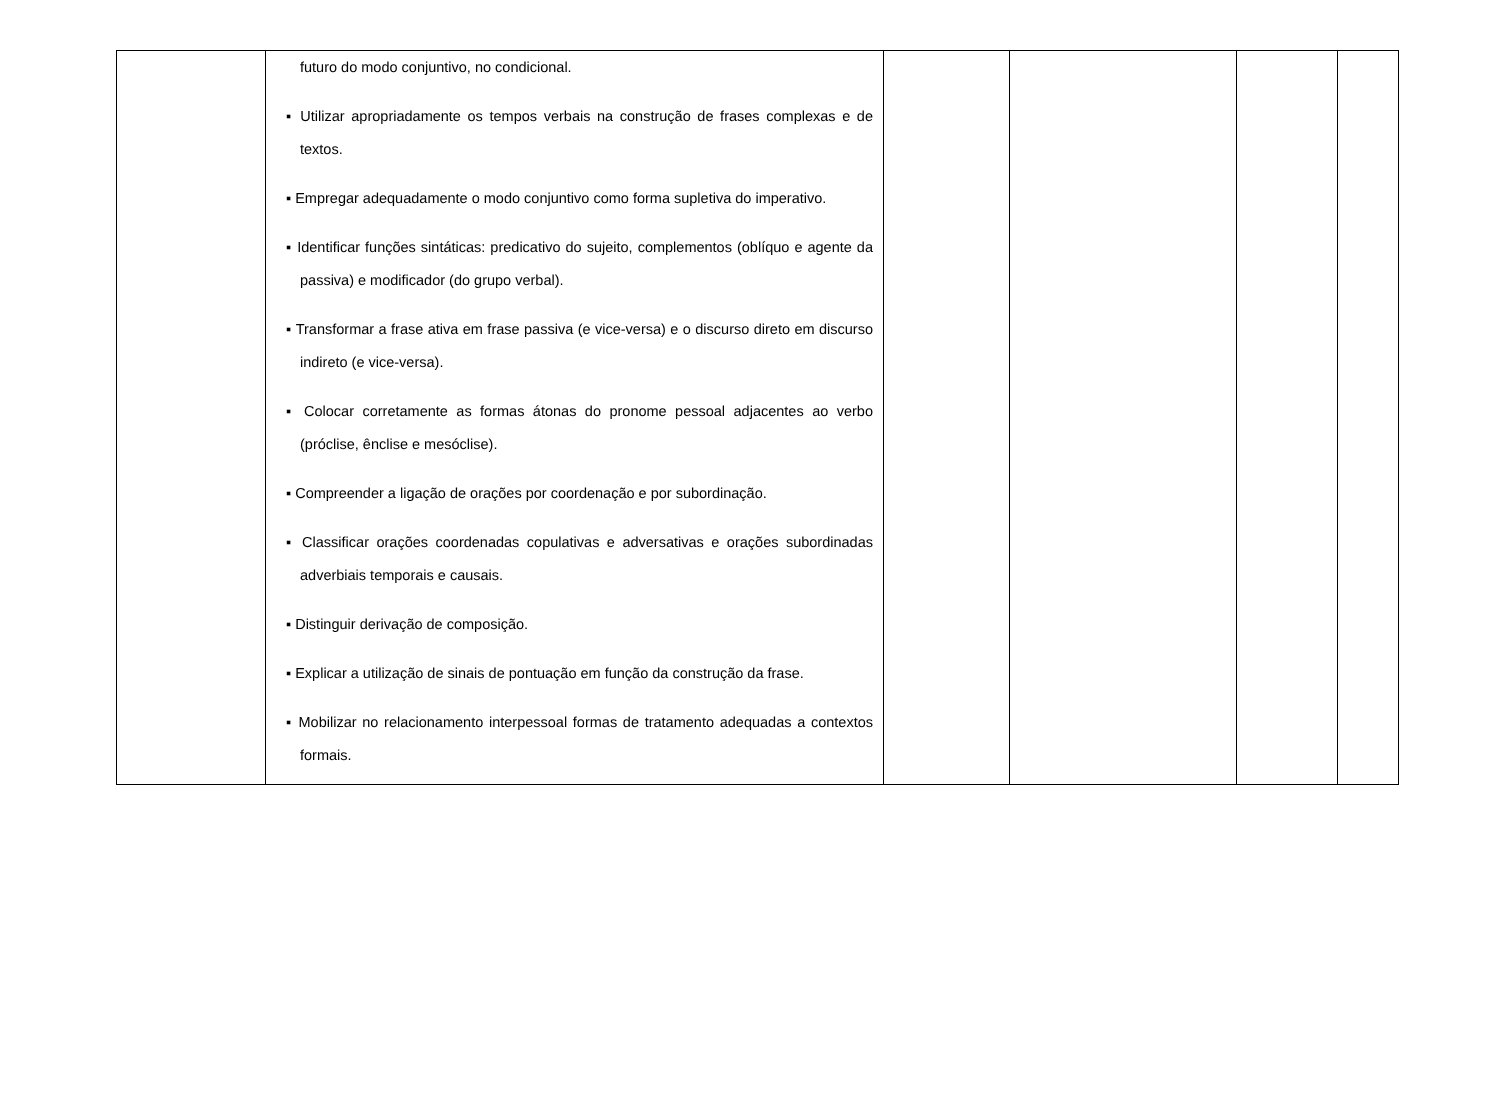| | futuro do modo conjuntivo, no condicional. ▪ Utilizar apropriadamente os tempos verbais na construção de frases complexas e de textos. ▪ Empregar adequadamente o modo conjuntivo como forma supletiva do imperativo. ▪ Identificar funções sintáticas: predicativo do sujeito, complementos (oblíquo e agente da passiva) e modificador (do grupo verbal). ▪ Transformar a frase ativa em frase passiva (e vice-versa) e o discurso direto em discurso indireto (e vice-versa). ▪ Colocar corretamente as formas átonas do pronome pessoal adjacentes ao verbo (próclise, ênclise e mesóclise). ▪ Compreender a ligação de orações por coordenação e por subordinação. ▪ Classificar orações coordenadas copulativas e adversativas e orações subordinadas adverbiais temporais e causais. ▪ Distinguir derivação de composição. ▪ Explicar a utilização de sinais de pontuação em função da construção da frase. ▪ Mobilizar no relacionamento interpessoal formas de tratamento adequadas a contextos formais. | | | | |